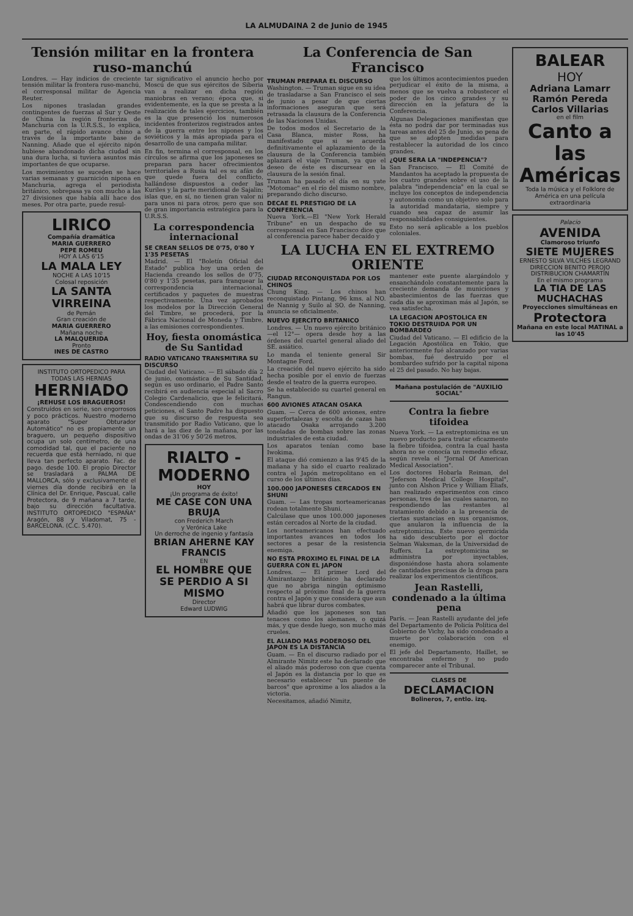LA ALMUDAINA 2 de Junio de 1945
Tensión militar en la frontera ruso-manchú
Londres. — Hay indicios de creciente tensión militar la frontera ruso-manchú, el corresponsal militar de Agencia Reuter.
Los nipones trasladan grandes contingentes de fuerzas al Sur y Oeste de China la región fronteriza de Manchuria con la U.R.S.S., lo explica, en parte, el rápido avance chino a través de la importante base de Nanning. Añade que el ejército nipón hubiese abandonado dicha ciudad sin una dura lucha, si tuviera asuntos más importantes de que ocuparse.
Los movimientos se suceden se hace varias semanas y guarnición nipona en Manchuria, agrega el periodista británico, sobrepasa ya con mucho a las 27 divisiones que había allí hace dos meses. Por otra parte, puede resul-
LIRICO
Compañía dramática
MARIA GUERRERO
PEPE ROMEU
HOY A LAS 6'15
LA MALA LEY
NOCHE A LAS 10'15
Colosal reposición
LA SANTA VIRREINA
de Pemán
Gran creación de
MARIA GUERRERO
Mañana noche
LA MALQUERIDA
Pronto
INES DE CASTRO
INSTITUTO ORTOPEDICO PARA TODAS LAS HERNIAS
HERNIADO
¡REHUSE LOS BRAGUEROS!
Construídos en serie, son engorrosos y poco prácticos. Nuestro moderno aparato "Super Obturador Automático" no es propiamente un braguero, un pequeño dispositivo ocupa un solo centímetro, de una comodidad tal, que el paciente no recuerda que está herniado, ni que lleva tan perfecto aparato. Fac. de pago. desde 100. El propio Director se trasladará a PALMA DE MALLORCA, sólo y exclusivamente el viernes día donde recibirá en la Clínica del Dr. Enrique, Pascual, calle Protectora, de 9 mañana a 7 tarde, bajo su dirección facultativa. INSTITUTO ORTOPEDICO "ESPAÑA" Aragón, 88 y Viladomat, 75 - BARCELONA. (C.C. 5.470).
tar significativo el anuncio hecho por Moscú de que sus ejércitos de Siberia van a realizar en dicha región maniobras en verano; época que, si evidentemente, es la que se presta a la realización de tales ejercicios, también es la que presenció los numerosos incidentes fronterizos registrados antes de la guerra entre los nipones y los soviéticos y la más apropiada para el desarrollo de una campaña militar.
En fin, termina el corresponsal, en los círculos se afirma que los japoneses se preparan para hacer ofrecimientos territoriales a Rusia tal es su afán de que quede fuera del conflicto, hallándose dispuestos a ceder las Kuriles y la parte meridional de Sajalin; islas que, en sí, no tienen gran valor ni para unos ni para otros; pero que son de gran importancia estratégica para la U.R.S.S.
La correspondencia internacional
SE CREAN SELLOS DE 0'75, 0'80 Y 1'35 PESETAS
Madrid. — El "Boletín Oficial del Estado" publica hoy una orden de Hacienda creando los sellos de 0'75, 0'80 y 1'35 pesetas, para franquear la correspondencia internacional, certificados y paquetes de muestras respectivamente. Una vez aprobados los modelos por la Dirección General del Timbre, se procederá, por la Fábrica Nacional de Moneda y Timbre, a las emisiones correspondientes.
Hoy, fiesta onomástica de Su Santidad
RADIO VATICANO TRANSMITIRA SU DISCURSO
Ciudad del Vaticano. — El sábado día 2 de junio, onomástica de Su Santidad, según es uso ordinario, el Padre Santo recibirá en audiencia especial al Sacro Colegio Cardenalicio, que le felicitará. Condescendiendo con muchas peticiones, el Santo Padre ha dispuesto que su discurso de respuesta sea transmitido por Radio Vaticano, que lo hará a las diez de la mañana, por las ondas de 31'06 y 50'26 metros.
RIALTO - MODERNO
HOY
¡Un programa de éxito!
ME CASE CON UNA BRUJA
con Frederich March
y Verónica Lake
Un derroche de ingenio y fantasía
BRIAN AHERNE KAY FRANCIS
EN
EL HOMBRE QUE SE PERDIO A SI MISMO
Director
Edward LUDWIG
La Conferencia de San Francisco
TRUMAN PREPARA EL DISCURSO
Washington. — Truman sigue en su idea de trasladarse a San Francisco el seis de junio a pesar de que ciertas informaciones aseguran que será retrasada la clausura de la Conferencia de las Naciones Unidas.
De todos modos el Secretario de la Casa Blanca, mister Ross, ha manifestado que si se acuerda definitivamente el aplazamiento de la clausura de la Conferencia también aplazará el viaje Truman, ya que el deseo de éste es discursear en la clausura de la sesión final.
Truman ha pasado el día en su yate "Motomac" en el río del mismo nombre, preparando dicho discurso.
DECAE EL PRESTIGIO DE LA CONFERENCIA
Nueva York.—El "New York Herald Tribune" en un despacho de su corresponsal en San Francisco dice que al conferencia parece haber decaído y
que los últimos acontecimientos pueden perjudicar el éxito de la misma, a menos que se vuelva a robustecer el poder de los cinco grandes y su dirección en la jefatura de la Conferencia.
Algunas Delegaciones manifiestan que ésta no podrá dar por terminadas sus tareas antes del 25 de Junio, so pena de que se adopten medidas para restablecer la autoridad de los cinco grandes.
¿QUE SERA LA "INDEPENCIA"?
San Francisco. — El Comité de Mandantos ha aceptado la propuesta de los cuatro grandes sobre el uso de la palabra "independencia" en la cual se incluye los conceptos de independencia y autonomía como un objetivo solo para la autoridad mandataria, siempre y cuando sea capaz de asumir las responsabilidades consiguientes.
Esto no será aplicable a los pueblos coloniales.
LA LUCHA EN EL EXTREMO ORIENTE
CIUDAD RECONQUISTADA POR LOS CHINOS
Chung King. — Los chinos han reconquistado Pintang, 96 kms. al NO. de Nannig y Suilo al SO. de Nanning, anuncia se oficialmente.
NUEVO EJERCITO BRITANICO
Londres. — Un nuevo ejército británico —el 12°— opera desde hoy a las órdenes del cuartel general aliado del SE. asiático.
Lo manda el teniente general Sir Montagne Ford.
La creación del nuevo ejército ha sido hecha posible por el envío de fuerzas desde el teatro de la guerra europeo.
Se ha establecido su cuartel general en Rangun.
600 AVIONES ATACAN OSAKA
Guam. — Cerca de 600 aviones, entre superfortalezas y escolta de cazas han atacado Osaka arrojando 3.200 toneladas de bombas sobre las zonas industriales de esta ciudad.
Los aparatos tenían como base Iwokima.
El ataque dió comienzo a las 9'45 de la mañana y ha sido el cuarto realizado contra el Japón metropolitano en el curso de los últimos días.
100.000 JAPONESES CERCADOS EN SHUNI
Guam. — Las tropas norteamericanas rodean totalmente Shuni.
Calcúlase que unos 100.000 japoneses están cercados al Norte de la ciudad.
Los norteamericanos han efectuado importantes avances en todos los sectores a pesar de la resistencia enemiga.
NO ESTA PROXIMO EL FINAL DE LA GUERRA CON EL JAPON
Londres. — El primer Lord del Almirantazgo británico ha declarado que no abriga ningún optimismo respecto al próximo final de la guerra contra el Japón y que considera que aun habrá que librar duros combates.
Añadió que los japoneses son tan tenaces como los alemanes, o quizá más, y que desde luego, son mucho más crueles.
EL ALIADO MAS PODEROSO DEL JAPON ES LA DISTANCIA
Guam. — En el discurso radiado por el Almirante Nimitz este ha declarado que el aliado más poderoso con que cuenta el Japón es la distancia por lo que es necesario establecer "un puente de barcos" que aproxime a los aliados a la victoria.
Necesitamos, añadió Nimitz,
mantener este puente alargándolo y ensanchándolo constantemente para la creciente demanda de municiones y abastecimientos de las fuerzas que cada día se aproximan más al Japón, se vea satisfecha.
LA LEGACION APOSTOLICA EN TOKIO DESTRUIDA POR UN BOMBARDEO
Ciudad del Vaticano. — El edificio de la Legación Apostólica en Tokio, que anteriormente fué alcanzado por varias bombas, fué destruído por el bombardeo sufrido por la capital nipona el 25 del pasado. No hay bajas.
Mañana postulación de "AUXILIO SOCIAL"
Contra la fiebre tifoidea
Nueva York. — La estreptomicina es un nuevo producto para tratar eficazmente la fiebre tifoidea, contra la cual hasta ahora no se conocía un remedio eficaz, según revela el "Jornal Of American Medical Association".
Los doctores Hobarla Reiman, del "Jeferson Medical College Hospital", junto con Alshon Price y William Eliafs, han realizado experimentos con cinco personas, tres de las cuales sanaron, no respondiendo las restantes al tratamiento debido a la presencia de ciertas sustancias en sus organismos, que anularon la influencia de la estreptomicina. Este nuevo germicida ha sido descubierto por el doctor Selman Waksman, de la Universidad de Ruffers. La estreptomicina se administra por inyectables, disponiéndose hasta ahora solamente de cantidades precisas de la droga para realizar los experimentos científicos.
Jean Rastelli, condenado a la última pena
París. — Jean Rastelli ayudante del jefe del Departamento de Policía Política del Gobierno de Vichy, ha sido condenado a muerte por colaboración con el enemigo.
El jefe del Departamento, Haillet, se encontraba enfermo y no pudo comparecer ante el Tribunal.
CLASES DE
DECLAMACION
Bolineros, 7, entlo. izq.
BALEAR
HOY
Adriana Lamarr
Ramón Pereda
Carlos Villarias
en el film
Canto a las Américas
Toda la música y el Folklore de América en una película extraordinaria
Palacio
AVENIDA
Clamoroso triunfo
SIETE MUJERES
ERNESTO SILVA VILCHES LEGRAND
DIRECCION BENITO PEROJO
DISTRIBUCION CHAMARTIN
En el mismo programa
LA TIA DE LAS MUCHACHAS
Proyecciones simultáneas en
Protectora
Mañana en este local MATINAL a las 10'45